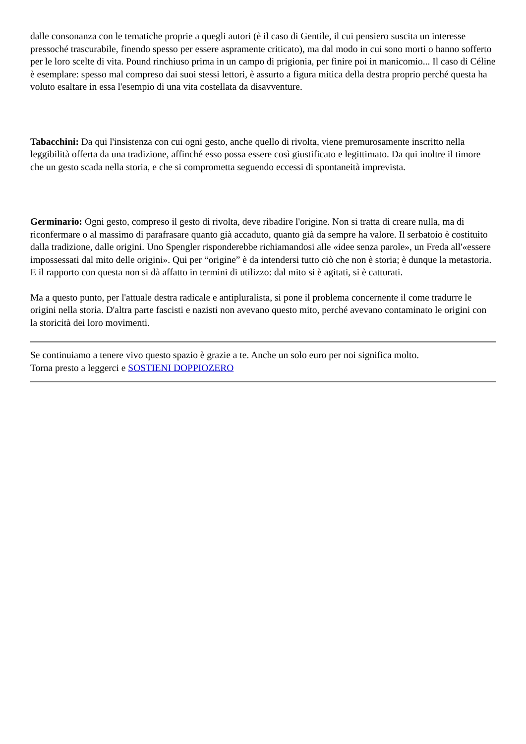dalle consonanza con le tematiche proprie a quegli autori (è il caso di Gentile, il cui pensiero suscita un interesse pressoché trascurabile, finendo spesso per essere aspramente criticato), ma dal modo in cui sono morti o hanno sofferto per le loro scelte di vita. Pound rinchiuso prima in un campo di prigionia, per finire poi in manicomio... Il caso di Céline è esemplare: spesso mal compreso dai suoi stessi lettori, è assurto a figura mitica della destra proprio perché questa ha voluto esaltare in essa l'esempio di una vita costellata da disavventure.
Tabacchini: Da qui l'insistenza con cui ogni gesto, anche quello di rivolta, viene premurosamente inscritto nella leggibilità offerta da una tradizione, affinché esso possa essere così giustificato e legittimato. Da qui inoltre il timore che un gesto scada nella storia, e che si comprometta seguendo eccessi di spontaneità imprevista.
Germinario: Ogni gesto, compreso il gesto di rivolta, deve ribadire l'origine. Non si tratta di creare nulla, ma di riconfermare o al massimo di parafrasare quanto già accaduto, quanto già da sempre ha valore. Il serbatoio è costituito dalla tradizione, dalle origini. Uno Spengler risponderebbe richiamandosi alle «idee senza parole», un Freda all'«essere impossessati dal mito delle origini». Qui per “origine” è da intendersi tutto ciò che non è storia; è dunque la metastoria. E il rapporto con questa non si dà affatto in termini di utilizzo: dal mito si è agitati, si è catturati.
Ma a questo punto, per l'attuale destra radicale e antipluralista, si pone il problema concernente il come tradurre le origini nella storia. D'altra parte fascisti e nazisti non avevano questo mito, perché avevano contaminato le origini con la storicità dei loro movimenti.
Se continuiamo a tenere vivo questo spazio è grazie a te. Anche un solo euro per noi significa molto.
Torna presto a leggerci e SOSTIENI DOPPIOZERO